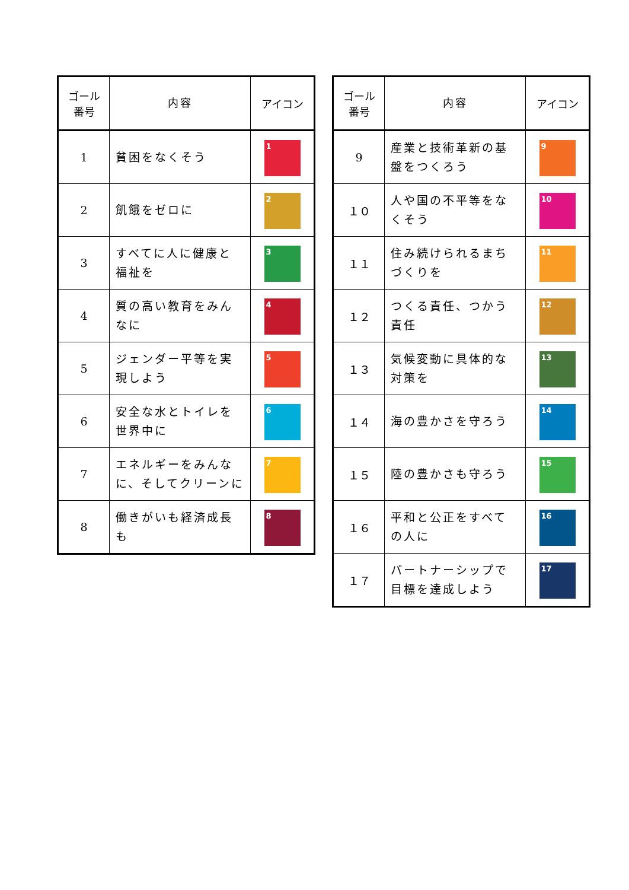| ゴール 番号 | 内容 | アイコン |
| --- | --- | --- |
| 1 | 貧困をなくそう | 1 |
| 2 | 飢餓をゼロに | 2 |
| 3 | すべてに人に健康と福祉を | 3 |
| 4 | 質の高い教育をみんなに | 4 |
| 5 | ジェンダー平等を実現しよう | 5 |
| 6 | 安全な水とトイレを世界中に | 6 |
| 7 | エネルギーをみんなに、そしてクリーンに | 7 |
| 8 | 働きがいも経済成長も | 8 |
| ゴール 番号 | 内容 | アイコン |
| --- | --- | --- |
| 9 | 産業と技術革新の基盤をつくろう | 9 |
| １０ | 人や国の不平等をなくそう | 10 |
| １１ | 住み続けられるまちづくりを | 11 |
| １２ | つくる責任、つかう責任 | 12 |
| １３ | 気候変動に具体的な対策を | 13 |
| １４ | 海の豊かさを守ろう | 14 |
| １５ | 陸の豊かさも守ろう | 15 |
| １６ | 平和と公正をすべての人に | 16 |
| １７ | パートナーシップで目標を達成しよう | 17 |